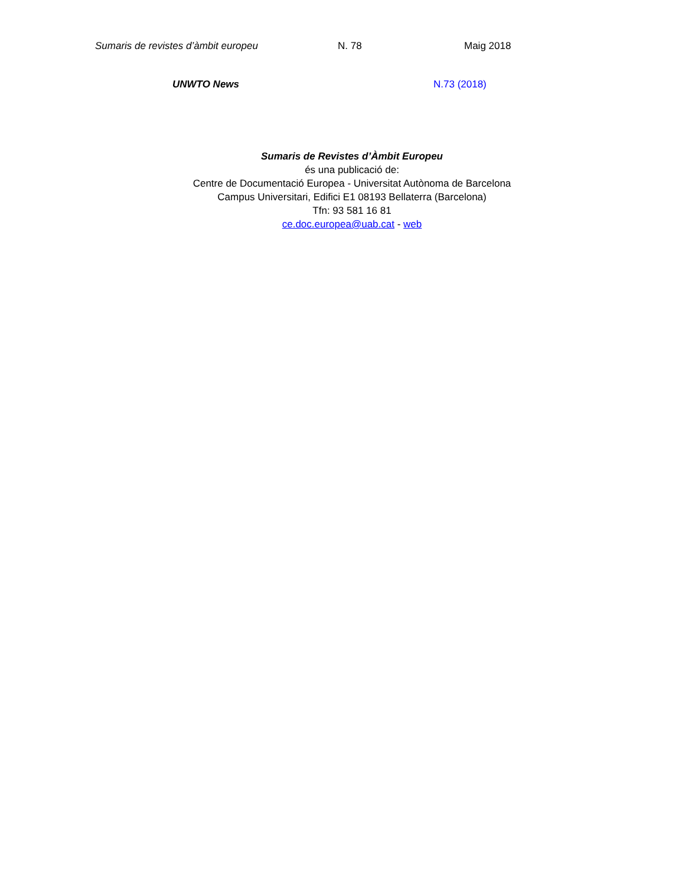Sumaris de revistes d’àmbit europeu N. 78 Maig 2018
UNWTO News N.73 (2018)
Sumaris de Revistes d’Àmbit Europeu
és una publicació de:
Centre de Documentació Europea - Universitat Autònoma de Barcelona
Campus Universitari, Edifici E1 08193 Bellaterra (Barcelona)
Tfn: 93 581 16 81
ce.doc.europea@uab.cat - web